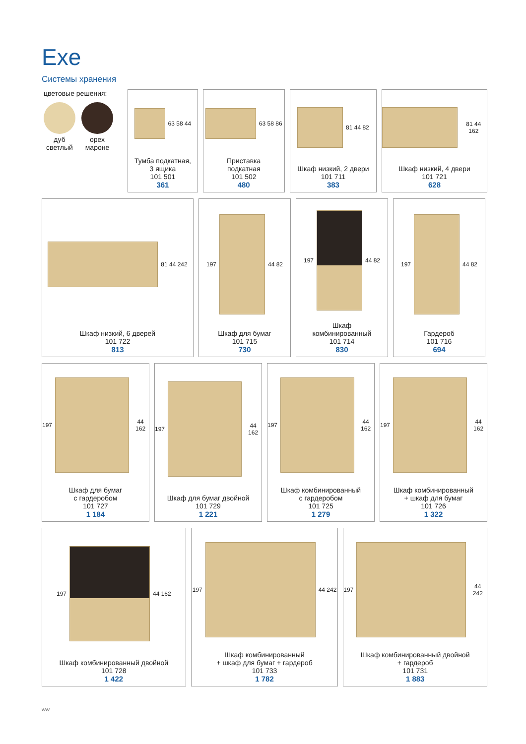Exe
Системы хранения
цветовые решения:
дуб
светлый
орех
мароне
63 58 44
Тумба подкатная,
3 ящика
101 501
361
63 58 86
Приставка
подкатная
101 502
480
81 44 82
Шкаф низкий, 2 двери
101 711
383
81 44 162
Шкаф низкий, 4 двери
101 721
628
81 44 242
Шкаф низкий, 6 дверей
101 722
813
197
44 82
Шкаф для бумаг
101 715
730
197
44 82
Шкаф
комбинированный
101 714
830
197
44 82
Гардероб
101 716
694
197
44 162
Шкаф для бумаг
с гардеробом
101 727
1 184
197
44 162
Шкаф для бумаг двойной
101 729
1 221
197
44 162
Шкаф комбинированный
с гардеробом
101 725
1 279
197
44 162
Шкаф комбинированный
+ шкаф для бумаг
101 726
1 322
197
44 162
Шкаф комбинированный двойной
101 728
1 422
197
44 242
Шкаф комбинированный
+ шкаф для бумаг + гардероб
101 733
1 782
197
44 242
Шкаф комбинированный двойной
+ гардероб
101 731
1 883
ww